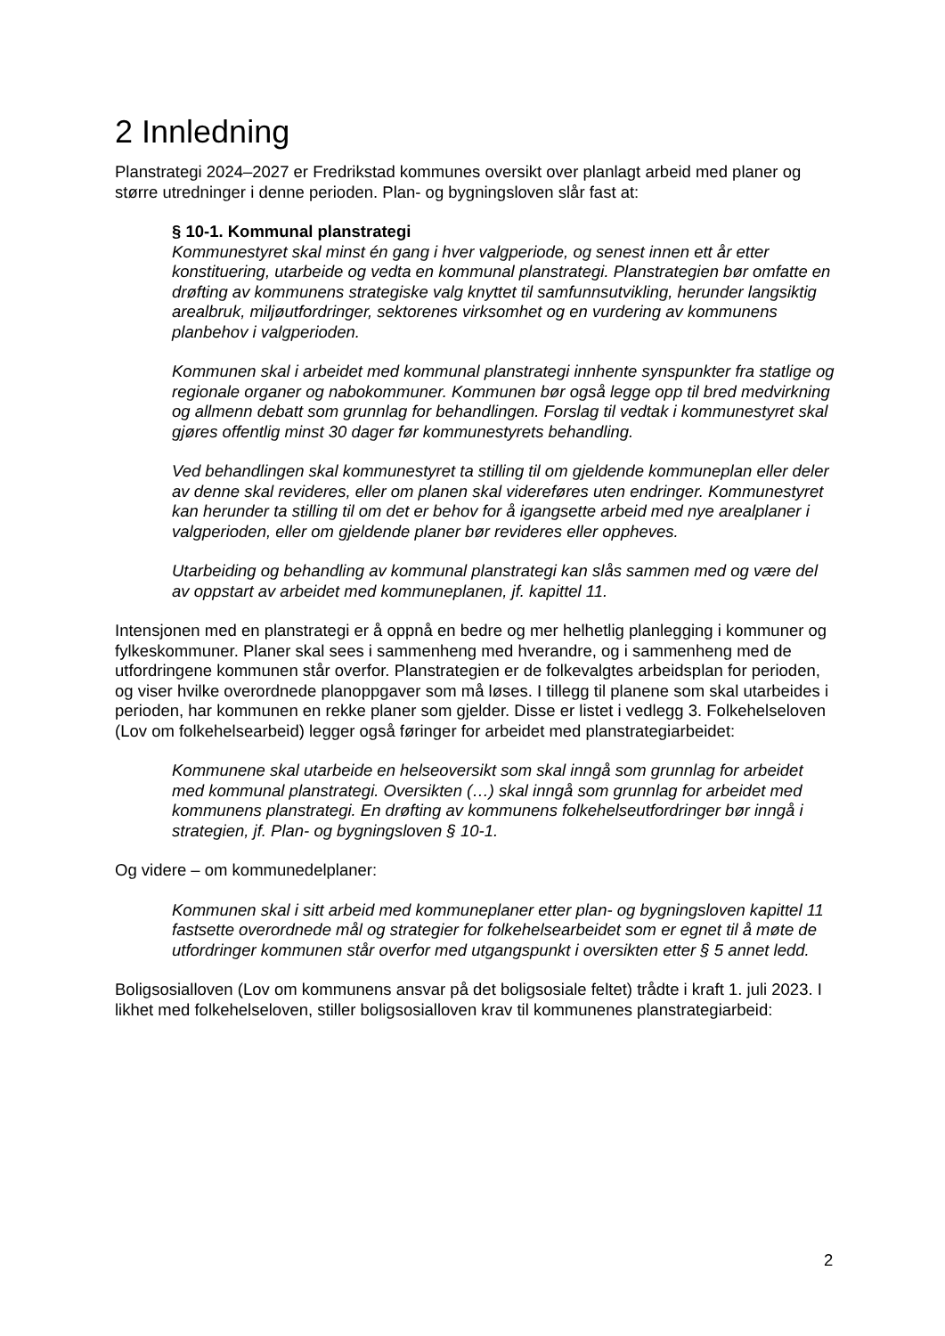2 Innledning
Planstrategi 2024–2027 er Fredrikstad kommunes oversikt over planlagt arbeid med planer og større utredninger i denne perioden. Plan- og bygningsloven slår fast at:
§ 10-1. Kommunal planstrategi
Kommunestyret skal minst én gang i hver valgperiode, og senest innen ett år etter konstituering, utarbeide og vedta en kommunal planstrategi. Planstrategien bør omfatte en drøfting av kommunens strategiske valg knyttet til samfunnsutvikling, herunder langsiktig arealbruk, miljøutfordringer, sektorenes virksomhet og en vurdering av kommunens planbehov i valgperioden.
Kommunen skal i arbeidet med kommunal planstrategi innhente synspunkter fra statlige og regionale organer og nabokommuner. Kommunen bør også legge opp til bred medvirkning og allmenn debatt som grunnlag for behandlingen. Forslag til vedtak i kommunestyret skal gjøres offentlig minst 30 dager før kommunestyrets behandling.
Ved behandlingen skal kommunestyret ta stilling til om gjeldende kommuneplan eller deler av denne skal revideres, eller om planen skal videreføres uten endringer. Kommunestyret kan herunder ta stilling til om det er behov for å igangsette arbeid med nye arealplaner i valgperioden, eller om gjeldende planer bør revideres eller oppheves.
Utarbeiding og behandling av kommunal planstrategi kan slås sammen med og være del av oppstart av arbeidet med kommuneplanen, jf. kapittel 11.
Intensjonen med en planstrategi er å oppnå en bedre og mer helhetlig planlegging i kommuner og fylkeskommuner. Planer skal sees i sammenheng med hverandre, og i sammenheng med de utfordringene kommunen står overfor. Planstrategien er de folkevalgtes arbeidsplan for perioden, og viser hvilke overordnede planoppgaver som må løses. I tillegg til planene som skal utarbeides i perioden, har kommunen en rekke planer som gjelder. Disse er listet i vedlegg 3. Folkehelseloven (Lov om folkehelsearbeid) legger også føringer for arbeidet med planstrategiarbeidet:
Kommunene skal utarbeide en helseoversikt som skal inngå som grunnlag for arbeidet med kommunal planstrategi. Oversikten (…) skal inngå som grunnlag for arbeidet med kommunens planstrategi. En drøfting av kommunens folkehelseutfordringer bør inngå i strategien, jf. Plan- og bygningsloven § 10-1.
Og videre – om kommunedelplaner:
Kommunen skal i sitt arbeid med kommuneplaner etter plan- og bygningsloven kapittel 11 fastsette overordnede mål og strategier for folkehelsearbeidet som er egnet til å møte de utfordringer kommunen står overfor med utgangspunkt i oversikten etter § 5 annet ledd.
Boligsosialloven (Lov om kommunens ansvar på det boligsosiale feltet) trådte i kraft 1. juli 2023. I likhet med folkehelseloven, stiller boligsosialloven krav til kommunenes planstrategiarbeid:
2